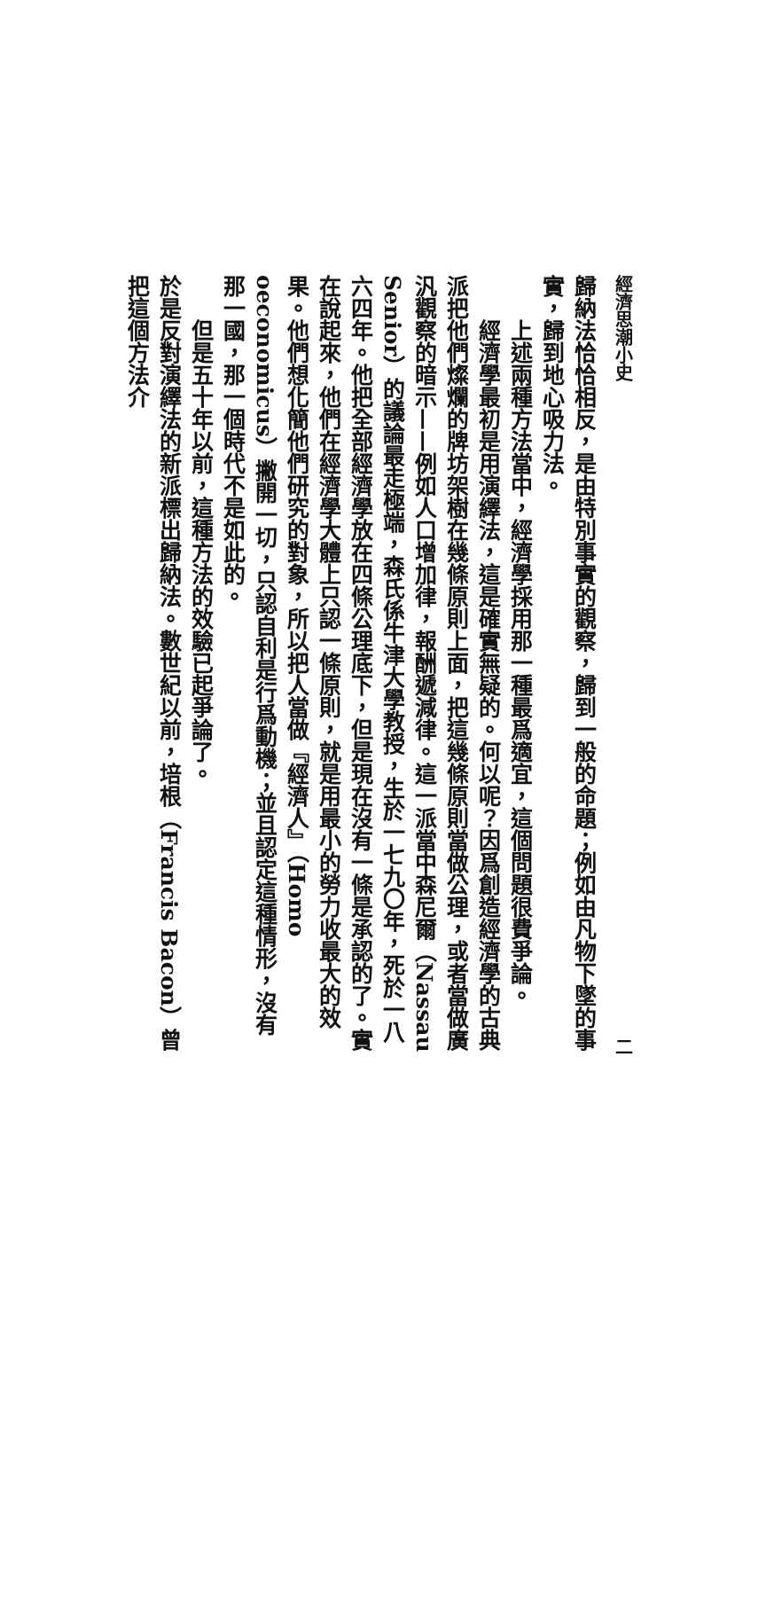經濟思潮小史 二
歸納法恰恰相反，是由特別事實的觀察，歸到一般的命題；例如由凡物下墜的事實，歸到地心吸力法。
上述兩種方法當中，經濟學採用那一種最爲適宜，這個問題很費爭論。
經濟學最初是用演繹法，這是確實無疑的。何以呢？因爲創造經濟學的古典派把他們燦爛的牌坊架樹在幾條原則上面，把這幾條原則當做公理，或者當做廣汎觀察的暗示——例如人口增加律，報酬遞減律。這一派當中森尼爾（Nassau Senior）的議論最走極端，森氏係牛津大學教授，生於一七九〇年，死於一八六四年。他把全部經濟學放在四條公理底下，但是現在沒有一條是承認的了。實在說起來，他們在經濟學大體上只認一條原則，就是用最小的勞力收最大的效果。他們想化簡他們研究的對象，所以把人當做『經濟人』（Homo oeconomicus）撇開一切，只認自利是行爲動機；並且認定這種情形，沒有那一國，那一個時代不是如此的。
但是五十年以前，這種方法的效驗已起爭論了。
於是反對演繹法的新派標出歸納法。數世紀以前，培根（Francis Bacon）曾把這個方法介